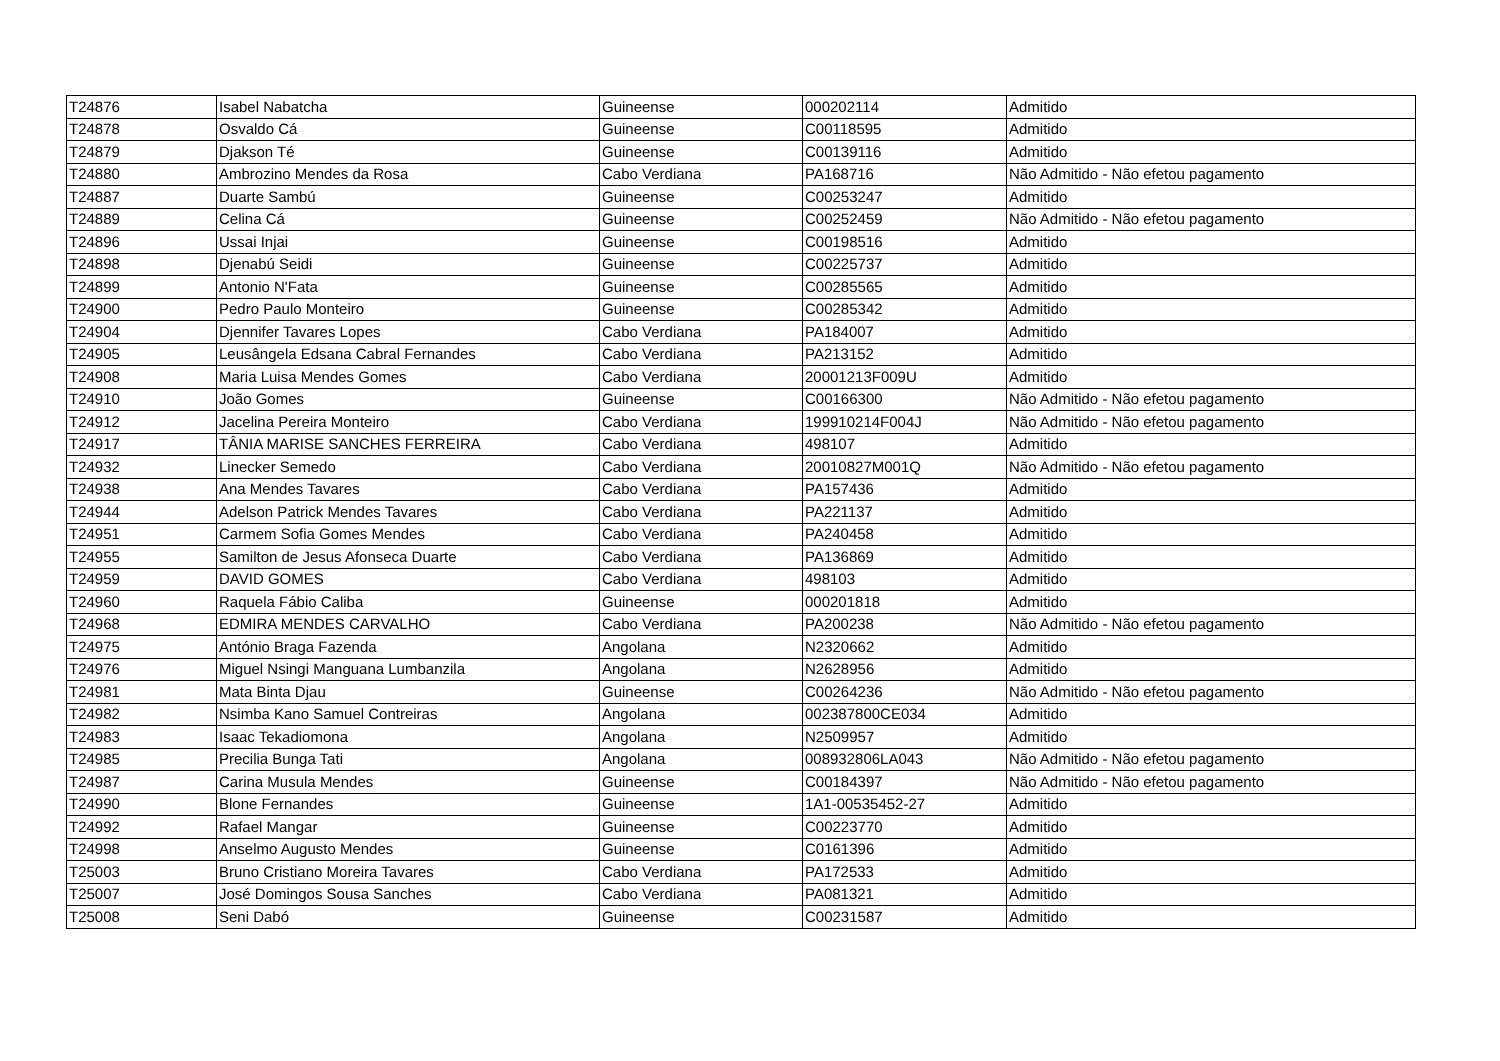| T24876 | Isabel Nabatcha | Guineense | 000202114 | Admitido |
| T24878 | Osvaldo Cá | Guineense | C00118595 | Admitido |
| T24879 | Djakson Té | Guineense | C00139116 | Admitido |
| T24880 | Ambrozino Mendes da Rosa | Cabo Verdiana | PA168716 | Não Admitido - Não efetou pagamento |
| T24887 | Duarte Sambú | Guineense | C00253247 | Admitido |
| T24889 | Celina Cá | Guineense | C00252459 | Não Admitido - Não efetou pagamento |
| T24896 | Ussai Injai | Guineense | C00198516 | Admitido |
| T24898 | Djenabú Seidi | Guineense | C00225737 | Admitido |
| T24899 | Antonio N'Fata | Guineense | C00285565 | Admitido |
| T24900 | Pedro Paulo Monteiro | Guineense | C00285342 | Admitido |
| T24904 | Djennifer Tavares Lopes | Cabo Verdiana | PA184007 | Admitido |
| T24905 | Leusângela Edsana Cabral Fernandes | Cabo Verdiana | PA213152 | Admitido |
| T24908 | Maria Luisa Mendes Gomes | Cabo Verdiana | 20001213F009U | Admitido |
| T24910 | João Gomes | Guineense | C00166300 | Não Admitido - Não efetou pagamento |
| T24912 | Jacelina Pereira Monteiro | Cabo Verdiana | 199910214F004J | Não Admitido - Não efetou pagamento |
| T24917 | TÂNIA MARISE SANCHES FERREIRA | Cabo Verdiana | 498107 | Admitido |
| T24932 | Linecker Semedo | Cabo Verdiana | 20010827M001Q | Não Admitido - Não efetou pagamento |
| T24938 | Ana Mendes Tavares | Cabo Verdiana | PA157436 | Admitido |
| T24944 | Adelson Patrick Mendes Tavares | Cabo Verdiana | PA221137 | Admitido |
| T24951 | Carmem Sofia Gomes Mendes | Cabo Verdiana | PA240458 | Admitido |
| T24955 | Samilton de Jesus Afonseca Duarte | Cabo Verdiana | PA136869 | Admitido |
| T24959 | DAVID GOMES | Cabo Verdiana | 498103 | Admitido |
| T24960 | Raquela Fábio Caliba | Guineense | 000201818 | Admitido |
| T24968 | EDMIRA MENDES CARVALHO | Cabo Verdiana | PA200238 | Não Admitido - Não efetou pagamento |
| T24975 | António Braga Fazenda | Angolana | N2320662 | Admitido |
| T24976 | Miguel Nsingi Manguana Lumbanzila | Angolana | N2628956 | Admitido |
| T24981 | Mata Binta Djau | Guineense | C00264236 | Não Admitido - Não efetou pagamento |
| T24982 | Nsimba Kano Samuel Contreiras | Angolana | 002387800CE034 | Admitido |
| T24983 | Isaac Tekadiomona | Angolana | N2509957 | Admitido |
| T24985 | Precilia Bunga Tati | Angolana | 008932806LA043 | Não Admitido - Não efetou pagamento |
| T24987 | Carina Musula Mendes | Guineense | C00184397 | Não Admitido - Não efetou pagamento |
| T24990 | Blone Fernandes | Guineense | 1A1-00535452-27 | Admitido |
| T24992 | Rafael Mangar | Guineense | C00223770 | Admitido |
| T24998 | Anselmo Augusto Mendes | Guineense | C0161396 | Admitido |
| T25003 | Bruno Cristiano Moreira Tavares | Cabo Verdiana | PA172533 | Admitido |
| T25007 | José Domingos Sousa Sanches | Cabo Verdiana | PA081321 | Admitido |
| T25008 | Seni Dabó | Guineense | C00231587 | Admitido |